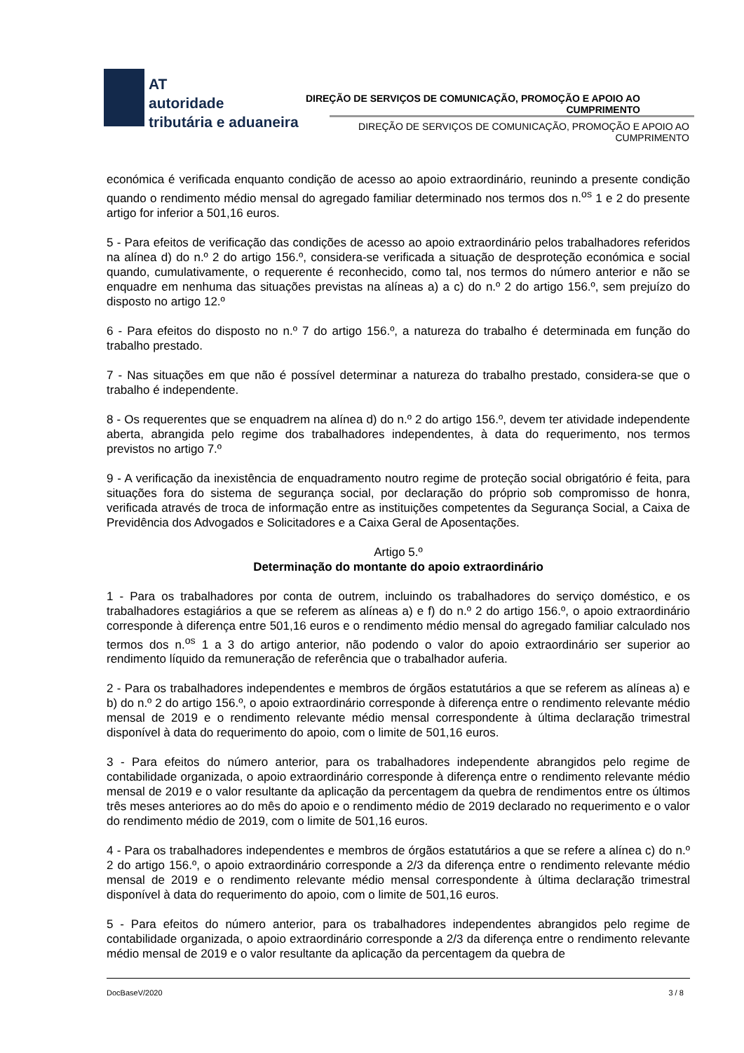AT
autoridade
tributária e aduaneira
DIREÇÃO DE SERVIÇOS DE COMUNICAÇÃO, PROMOÇÃO E APOIO AO CUMPRIMENTO
DIREÇÃO DE SERVIÇOS DE COMUNICAÇÃO, PROMOÇÃO E APOIO AO CUMPRIMENTO
económica é verificada enquanto condição de acesso ao apoio extraordinário, reunindo a presente condição quando o rendimento médio mensal do agregado familiar determinado nos termos dos n.<sup>os</sup> 1 e 2 do presente artigo for inferior a 501,16 euros.
5 - Para efeitos de verificação das condições de acesso ao apoio extraordinário pelos trabalhadores referidos na alínea d) do n.º 2 do artigo 156.º, considera-se verificada a situação de desproteção económica e social quando, cumulativamente, o requerente é reconhecido, como tal, nos termos do número anterior e não se enquadre em nenhuma das situações previstas na alíneas a) a c) do n.º 2 do artigo 156.º, sem prejuízo do disposto no artigo 12.º
6 - Para efeitos do disposto no n.º 7 do artigo 156.º, a natureza do trabalho é determinada em função do trabalho prestado.
7 - Nas situações em que não é possível determinar a natureza do trabalho prestado, considera-se que o trabalho é independente.
8 - Os requerentes que se enquadrem na alínea d) do n.º 2 do artigo 156.º, devem ter atividade independente aberta, abrangida pelo regime dos trabalhadores independentes, à data do requerimento, nos termos previstos no artigo 7.º
9 - A verificação da inexistência de enquadramento noutro regime de proteção social obrigatório é feita, para situações fora do sistema de segurança social, por declaração do próprio sob compromisso de honra, verificada através de troca de informação entre as instituições competentes da Segurança Social, a Caixa de Previdência dos Advogados e Solicitadores e a Caixa Geral de Aposentações.
Artigo 5.º
Determinação do montante do apoio extraordinário
1 - Para os trabalhadores por conta de outrem, incluindo os trabalhadores do serviço doméstico, e os trabalhadores estagiários a que se referem as alíneas a) e f) do n.º 2 do artigo 156.º, o apoio extraordinário corresponde à diferença entre 501,16 euros e o rendimento médio mensal do agregado familiar calculado nos termos dos n.<sup>os</sup> 1 a 3 do artigo anterior, não podendo o valor do apoio extraordinário ser superior ao rendimento líquido da remuneração de referência que o trabalhador auferia.
2 - Para os trabalhadores independentes e membros de órgãos estatutários a que se referem as alíneas a) e b) do n.º 2 do artigo 156.º, o apoio extraordinário corresponde à diferença entre o rendimento relevante médio mensal de 2019 e o rendimento relevante médio mensal correspondente à última declaração trimestral disponível à data do requerimento do apoio, com o limite de 501,16 euros.
3 - Para efeitos do número anterior, para os trabalhadores independente abrangidos pelo regime de contabilidade organizada, o apoio extraordinário corresponde à diferença entre o rendimento relevante médio mensal de 2019 e o valor resultante da aplicação da percentagem da quebra de rendimentos entre os últimos três meses anteriores ao do mês do apoio e o rendimento médio de 2019 declarado no requerimento e o valor do rendimento médio de 2019, com o limite de 501,16 euros.
4 - Para os trabalhadores independentes e membros de órgãos estatutários a que se refere a alínea c) do n.º 2 do artigo 156.º, o apoio extraordinário corresponde a 2/3 da diferença entre o rendimento relevante médio mensal de 2019 e o rendimento relevante médio mensal correspondente à última declaração trimestral disponível à data do requerimento do apoio, com o limite de 501,16 euros.
5 - Para efeitos do número anterior, para os trabalhadores independentes abrangidos pelo regime de contabilidade organizada, o apoio extraordinário corresponde a 2/3 da diferença entre o rendimento relevante médio mensal de 2019 e o valor resultante da aplicação da percentagem da quebra de
DocBaseV/2020 3 / 8